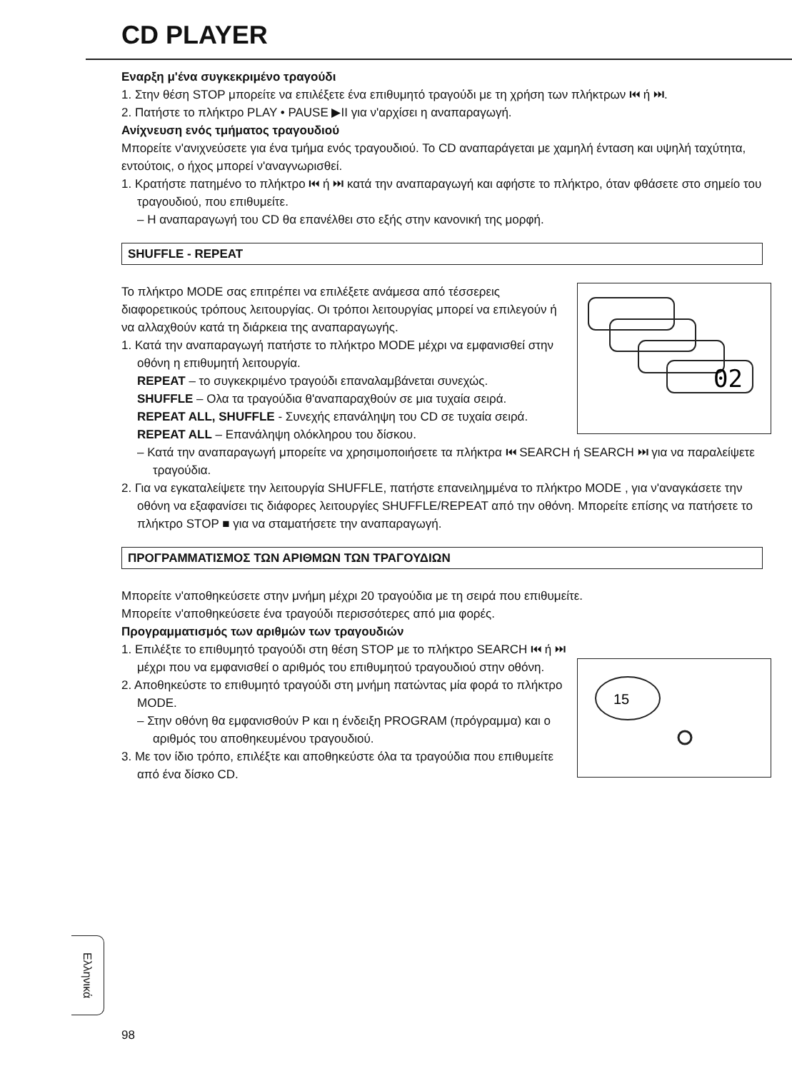CD PLAYER
Εναρξη μ'ένα συγκεκριμένο τραγούδι
1. Στην θέση STOP μπορείτε να επιλέξετε ένα επιθυμητό τραγούδι με τη χρήση των πλήκτρων ⏮ ή ⏭.
2. Πατήστε το πλήκτρο PLAY • PAUSE ▶II για ν'αρχίσει η αναπαραγωγή.
Ανίχνευση ενός τμήματος τραγουδιού
Μπορείτε ν'ανιχνεύσετε για ένα τμήμα ενός τραγουδιού. Το CD αναπαράγεται με χαμηλή ένταση και υψηλή ταχύτητα, εντούτοις, ο ήχος μπορεί ν'αναγνωρισθεί.
1. Κρατήστε πατημένο το πλήκτρο ⏮ ή ⏭ κατά την αναπαραγωγή και αφήστε το πλήκτρο, όταν φθάσετε στο σημείο του τραγουδιού, που επιθυμείτε.
– Η αναπαραγωγή του CD θα επανέλθει στο εξής στην κανονική της μορφή.
SHUFFLE - REPEAT
02
Το πλήκτρο MODE σας επιτρέπει να επιλέξετε ανάμεσα από τέσσερεις διαφορετικούς τρόπους λειτουργίας. Οι τρόποι λειτουργίας μπορεί να επιλεγούν ή να αλλαχθούν κατά τη διάρκεια της αναπαραγωγής.
1. Κατά την αναπαραγωγή πατήστε το πλήκτρο MODE μέχρι να εμφανισθεί στην οθόνη η επιθυμητή λειτουργία.
REPEAT – το συγκεκριμένο τραγούδι επαναλαμβάνεται συνεχώς.
SHUFFLE – Ολα τα τραγούδια θ'αναπαραχθούν σε μια τυχαία σειρά.
REPEAT ALL, SHUFFLE - Συνεχής επανάληψη του CD σε τυχαία σειρά.
REPEAT ALL – Επανάληψη ολόκληρου του δίσκου.
– Κατά την αναπαραγωγή μπορείτε να χρησιμοποιήσετε τα πλήκτρα ⏮ SEARCH ή SEARCH ⏭ για να παραλείψετε τραγούδια.
2. Για να εγκαταλείψετε την λειτουργία SHUFFLE, πατήστε επανειλημμένα το πλήκτρο MODE , για ν'αναγκάσετε την οθόνη να εξαφανίσει τις διάφορες λειτουργίες SHUFFLE/REPEAT από την οθόνη. Μπορείτε επίσης να πατήσετε το πλήκτρο STOP ■ για να σταματήσετε την αναπαραγωγή.
ΠΡΟΓΡΑΜΜΑΤΙΣΜΟΣ ΤΩΝ ΑΡΙΘΜΩΝ ΤΩΝ ΤΡΑΓΟΥΔΙΩΝ
Μπορείτε ν'αποθηκεύσετε στην μνήμη μέχρι 20 τραγούδια με τη σειρά που επιθυμείτε.
Μπορείτε ν'αποθηκεύσετε ένα τραγούδι περισσότερες από μια φορές.
Προγραμματισμός των αριθμών των τραγουδιών
15
1. Επιλέξτε το επιθυμητό τραγούδι στη θέση STOP με το πλήκτρο SEARCH ⏮ ή ⏭ μέχρι που να εμφανισθεί ο αριθμός του επιθυμητού τραγουδιού στην οθόνη.
2. Αποθηκεύστε το επιθυμητό τραγούδι στη μνήμη πατώντας μία φορά το πλήκτρο MODE.
– Στην οθόνη θα εμφανισθούν P και η ένδειξη PROGRAM (πρόγραμμα) και ο αριθμός του αποθηκευμένου τραγουδιού.
3. Με τον ίδιο τρόπο, επιλέξτε και αποθηκεύστε όλα τα τραγούδια που επιθυμείτε από ένα δίσκο CD.
Ελληνικά
98